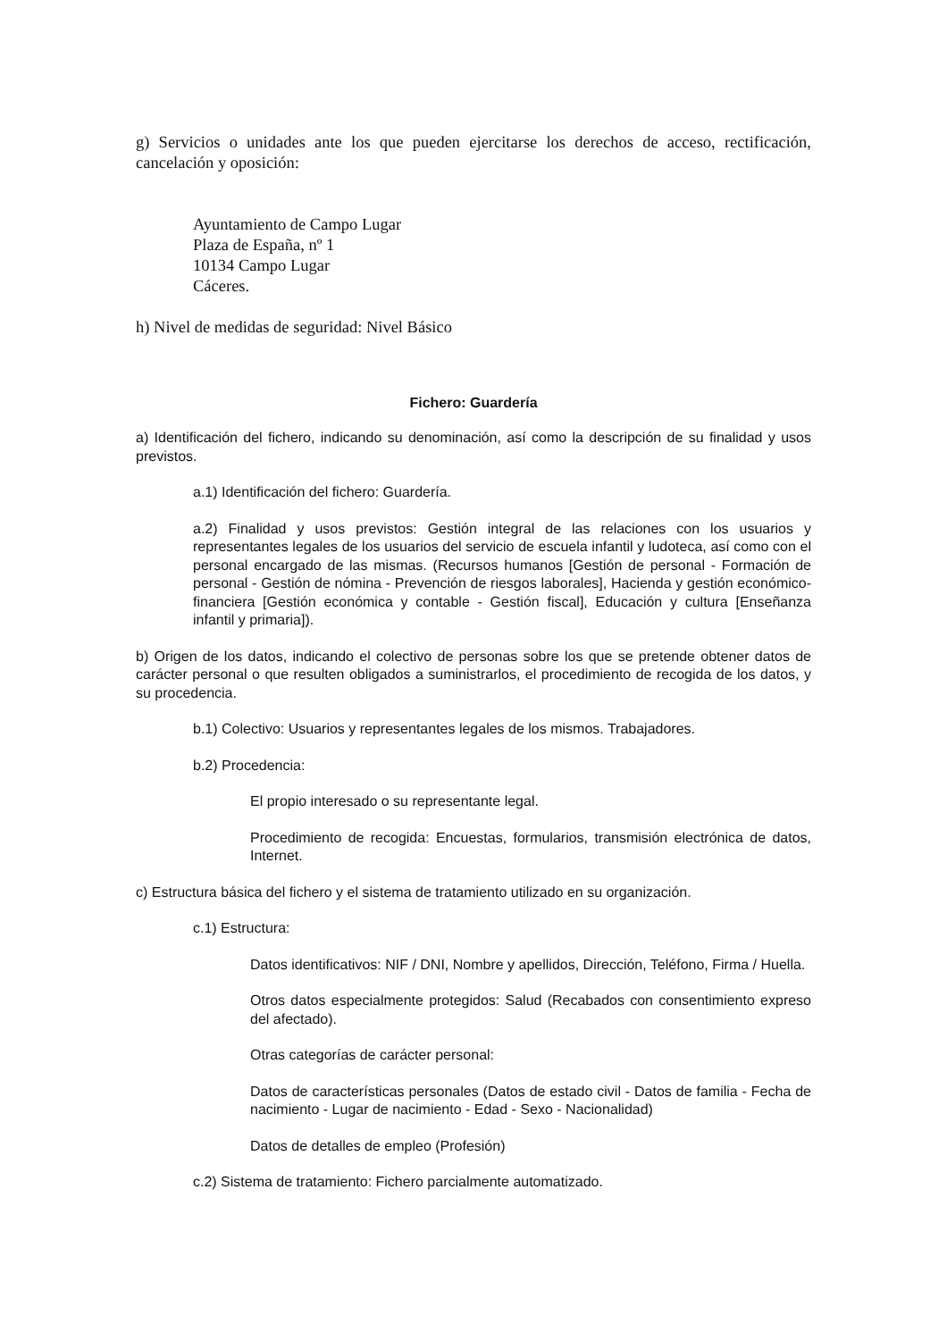g) Servicios o unidades ante los que pueden ejercitarse los derechos de acceso, rectificación, cancelación y oposición:
Ayuntamiento de Campo Lugar
Plaza de España, nº 1
10134 Campo Lugar
Cáceres.
h) Nivel de medidas de seguridad: Nivel Básico
Fichero: Guardería
a) Identificación del fichero, indicando su denominación, así como la descripción de su finalidad y usos previstos.
a.1) Identificación del fichero: Guardería.
a.2) Finalidad y usos previstos: Gestión integral de las relaciones con los usuarios y representantes legales de los usuarios del servicio de escuela infantil y ludoteca, así como con el personal encargado de las mismas. (Recursos humanos [Gestión de personal - Formación de personal - Gestión de nómina - Prevención de riesgos laborales], Hacienda y gestión económico-financiera [Gestión económica y contable - Gestión fiscal], Educación y cultura [Enseñanza infantil y primaria]).
b) Origen de los datos, indicando el colectivo de personas sobre los que se pretende obtener datos de carácter personal o que resulten obligados a suministrarlos, el procedimiento de recogida de los datos, y su procedencia.
b.1) Colectivo: Usuarios y representantes legales de los mismos. Trabajadores.
b.2) Procedencia:
El propio interesado o su representante legal.
Procedimiento de recogida: Encuestas, formularios, transmisión electrónica de datos, Internet.
c) Estructura básica del fichero y el sistema de tratamiento utilizado en su organización.
c.1) Estructura:
Datos identificativos: NIF / DNI, Nombre y apellidos, Dirección, Teléfono, Firma / Huella.
Otros datos especialmente protegidos: Salud (Recabados con consentimiento expreso del afectado).
Otras categorías de carácter personal:
Datos de características personales (Datos de estado civil - Datos de familia - Fecha de nacimiento - Lugar de nacimiento - Edad - Sexo - Nacionalidad)
Datos de detalles de empleo (Profesión)
c.2) Sistema de tratamiento: Fichero parcialmente automatizado.